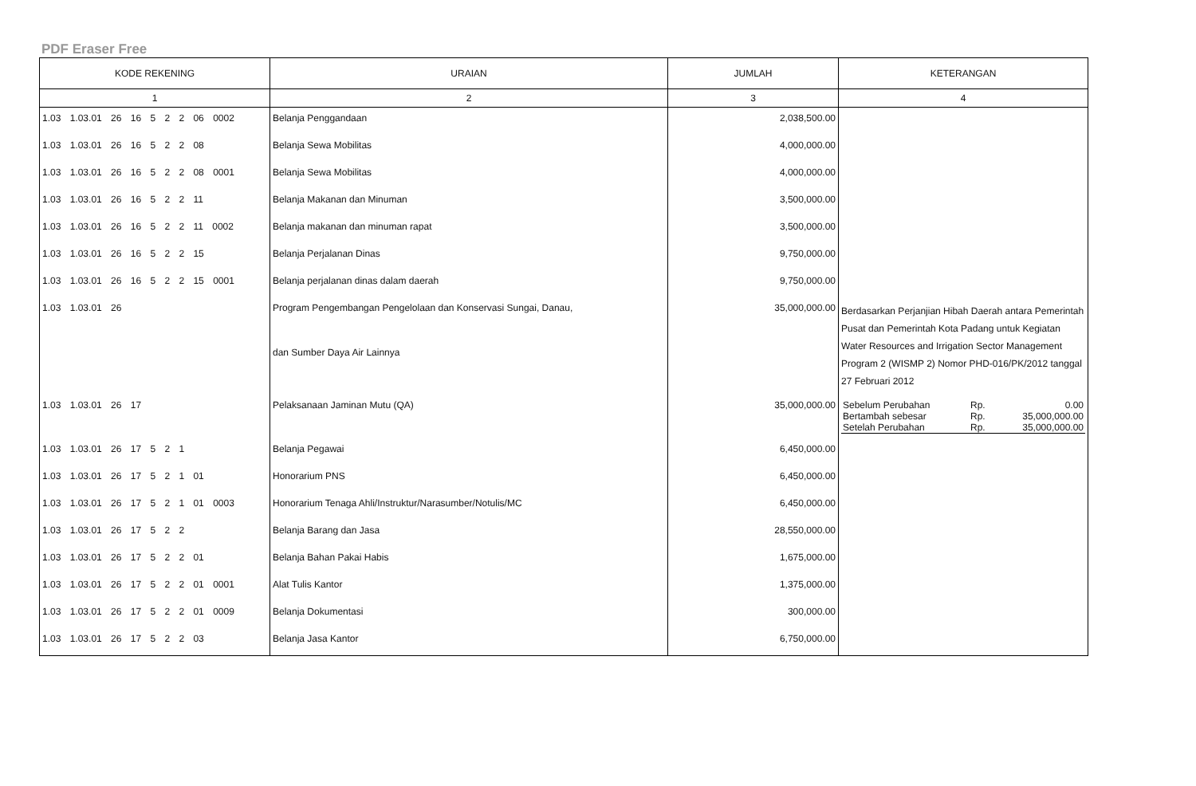PDF Eraser Free
| KODE REKENING | URAIAN | JUMLAH | KETERANGAN |
| --- | --- | --- | --- |
| 1 | 2 | 3 | 4 |
| 1.03 1.03.01 26 16 5 2 2 06 0002 | Belanja Penggandaan | 2,038,500.00 | |
| 1.03 1.03.01 26 16 5 2 2 08 | Belanja Sewa Mobilitas | 4,000,000.00 | |
| 1.03 1.03.01 26 16 5 2 2 08 0001 | Belanja Sewa Mobilitas | 4,000,000.00 | |
| 1.03 1.03.01 26 16 5 2 2 11 | Belanja Makanan dan Minuman | 3,500,000.00 | |
| 1.03 1.03.01 26 16 5 2 2 11 0002 | Belanja makanan dan minuman rapat | 3,500,000.00 | |
| 1.03 1.03.01 26 16 5 2 2 15 | Belanja Perjalanan Dinas | 9,750,000.00 | |
| 1.03 1.03.01 26 16 5 2 2 15 0001 | Belanja perjalanan dinas dalam daerah | 9,750,000.00 | |
| 1.03 1.03.01 26 | Program Pengembangan Pengelolaan dan Konservasi Sungai, Danau, dan Sumber Daya Air Lainnya | 35,000,000.00 | Berdasarkan Perjanjian Hibah Daerah antara Pemerintah Pusat dan Pemerintah Kota Padang untuk Kegiatan Water Resources and Irrigation Sector Management Program 2 (WISMP 2) Nomor PHD-016/PK/2012 tanggal 27 Februari 2012 |
| 1.03 1.03.01 26 17 | Pelaksanaan Jaminan Mutu (QA) | 35,000,000.00 | / Sebelum Perubahan / Rp. / 0.00 / / Bertambah sebesar / Rp. / 35,000,000.00 / / Setelah Perubahan / Rp. / 35,000,000.00 / |
| 1.03 1.03.01 26 17 5 2 1 | Belanja Pegawai | 6,450,000.00 | |
| 1.03 1.03.01 26 17 5 2 1 01 | Honorarium PNS | 6,450,000.00 | |
| 1.03 1.03.01 26 17 5 2 1 01 0003 | Honorarium Tenaga Ahli/Instruktur/Narasumber/Notulis/MC | 6,450,000.00 | |
| 1.03 1.03.01 26 17 5 2 2 | Belanja Barang dan Jasa | 28,550,000.00 | |
| 1.03 1.03.01 26 17 5 2 2 01 | Belanja Bahan Pakai Habis | 1,675,000.00 | |
| 1.03 1.03.01 26 17 5 2 2 01 0001 | Alat Tulis Kantor | 1,375,000.00 | |
| 1.03 1.03.01 26 17 5 2 2 01 0009 | Belanja Dokumentasi | 300,000.00 | |
| 1.03 1.03.01 26 17 5 2 2 03 | Belanja Jasa Kantor | 6,750,000.00 | |